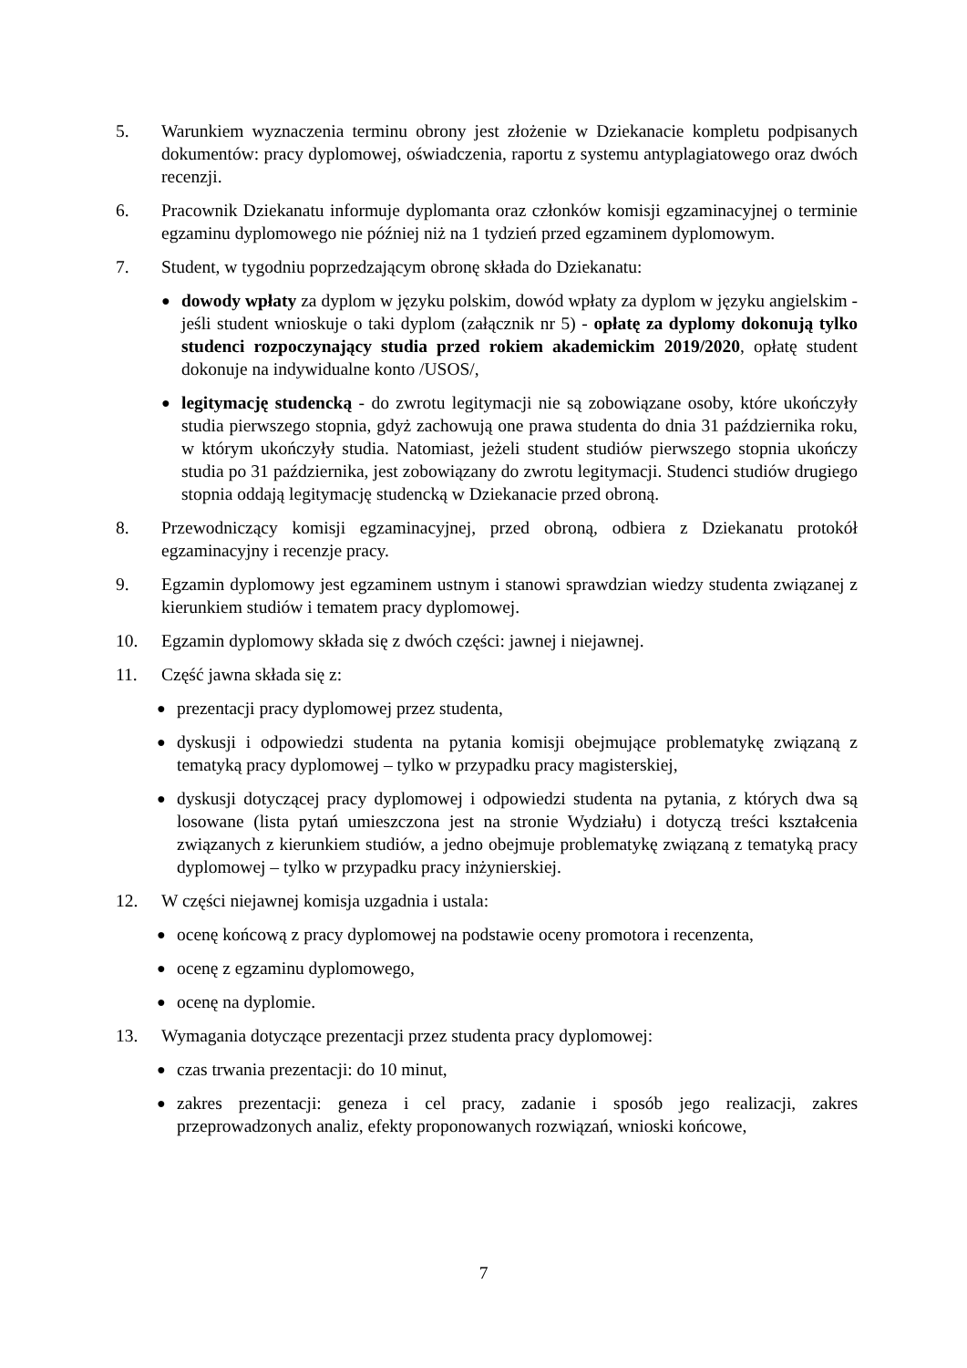5. Warunkiem wyznaczenia terminu obrony jest złożenie w Dziekanacie kompletu podpisanych dokumentów: pracy dyplomowej, oświadczenia, raportu z systemu antyplagiatowego oraz dwóch recenzji.
6. Pracownik Dziekanatu informuje dyplomanta oraz członków komisji egzaminacyjnej o terminie egzaminu dyplomowego nie później niż na 1 tydzień przed egzaminem dyplomowym.
7. Student, w tygodniu poprzedzającym obronę składa do Dziekanatu:
●
dowody wpłaty za dyplom w języku polskim, dowód wpłaty za dyplom w języku angielskim - jeśli student wnioskuje o taki dyplom (załącznik nr 5) - opłatę za dyplomy dokonują tylko studenci rozpoczynający studia przed rokiem akademickim 2019/2020, opłatę student dokonuje na indywidualne konto /USOS/,
●
legitymację studencką - do zwrotu legitymacji nie są zobowiązane osoby, które ukończyły studia pierwszego stopnia, gdyż zachowują one prawa studenta do dnia 31 października roku, w którym ukończyły studia. Natomiast, jeżeli student studiów pierwszego stopnia ukończy studia po 31 października, jest zobowiązany do zwrotu legitymacji. Studenci studiów drugiego stopnia oddają legitymację studencką w Dziekanacie przed obroną.
8. Przewodniczący komisji egzaminacyjnej, przed obroną, odbiera z Dziekanatu protokół egzaminacyjny i recenzje pracy.
9. Egzamin dyplomowy jest egzaminem ustnym i stanowi sprawdzian wiedzy studenta związanej z kierunkiem studiów i tematem pracy dyplomowej.
10. Egzamin dyplomowy składa się z dwóch części: jawnej i niejawnej.
11. Część jawna składa się z:
●
prezentacji pracy dyplomowej przez studenta,
●
dyskusji i odpowiedzi studenta na pytania komisji obejmujące problematykę związaną z tematyką pracy dyplomowej – tylko w przypadku pracy magisterskiej,
●
dyskusji dotyczącej pracy dyplomowej i odpowiedzi studenta na pytania, z których dwa są losowane (lista pytań umieszczona jest na stronie Wydziału) i dotyczą treści kształcenia związanych z kierunkiem studiów, a jedno obejmuje problematykę związaną z tematyką pracy dyplomowej – tylko w przypadku pracy inżynierskiej.
12. W części niejawnej komisja uzgadnia i ustala:
●
ocenę końcową z pracy dyplomowej na podstawie oceny promotora i recenzenta,
●
ocenę z egzaminu dyplomowego,
●
ocenę na dyplomie.
13. Wymagania dotyczące prezentacji przez studenta pracy dyplomowej:
●
czas trwania prezentacji: do 10 minut,
●
zakres prezentacji: geneza i cel pracy, zadanie i sposób jego realizacji, zakres przeprowadzonych analiz, efekty proponowanych rozwiązań, wnioski końcowe,
7